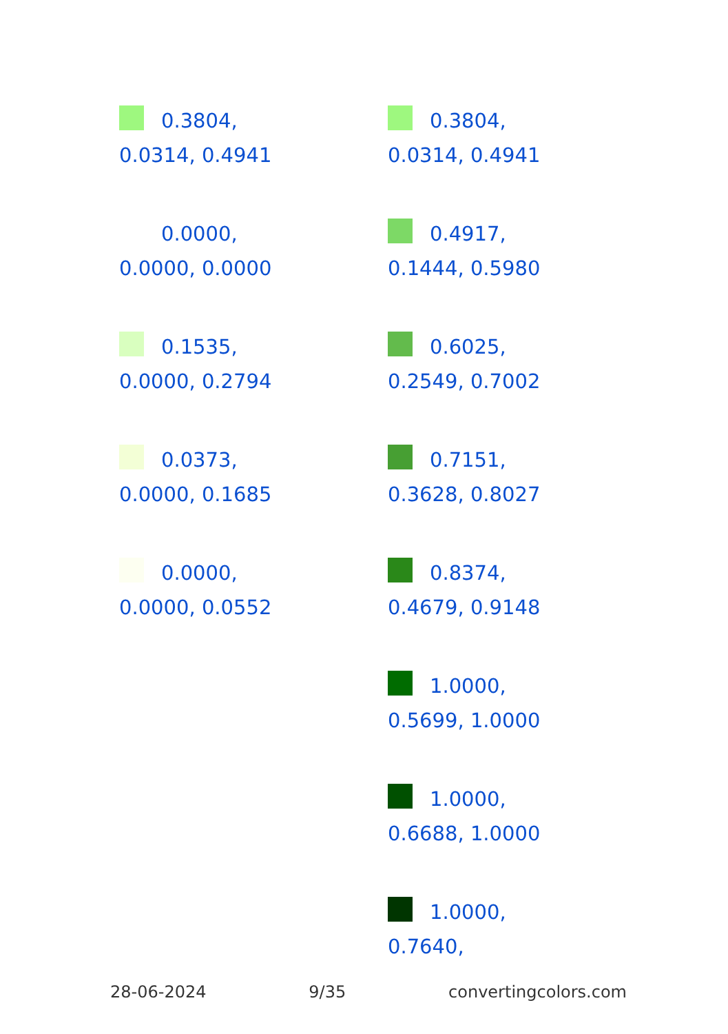0.3804, 0.0314, 0.4941
0.0000, 0.0000, 0.0000
0.1535, 0.0000, 0.2794
0.0373, 0.0000, 0.1685
0.0000, 0.0000, 0.0552
0.3804, 0.0314, 0.4941
0.4917, 0.1444, 0.5980
0.6025, 0.2549, 0.7002
0.7151, 0.3628, 0.8027
0.8374, 0.4679, 0.9148
1.0000, 0.5699, 1.0000
1.0000, 0.6688, 1.0000
1.0000, 0.7640,
28-06-2024 9/35 convertingcolors.com